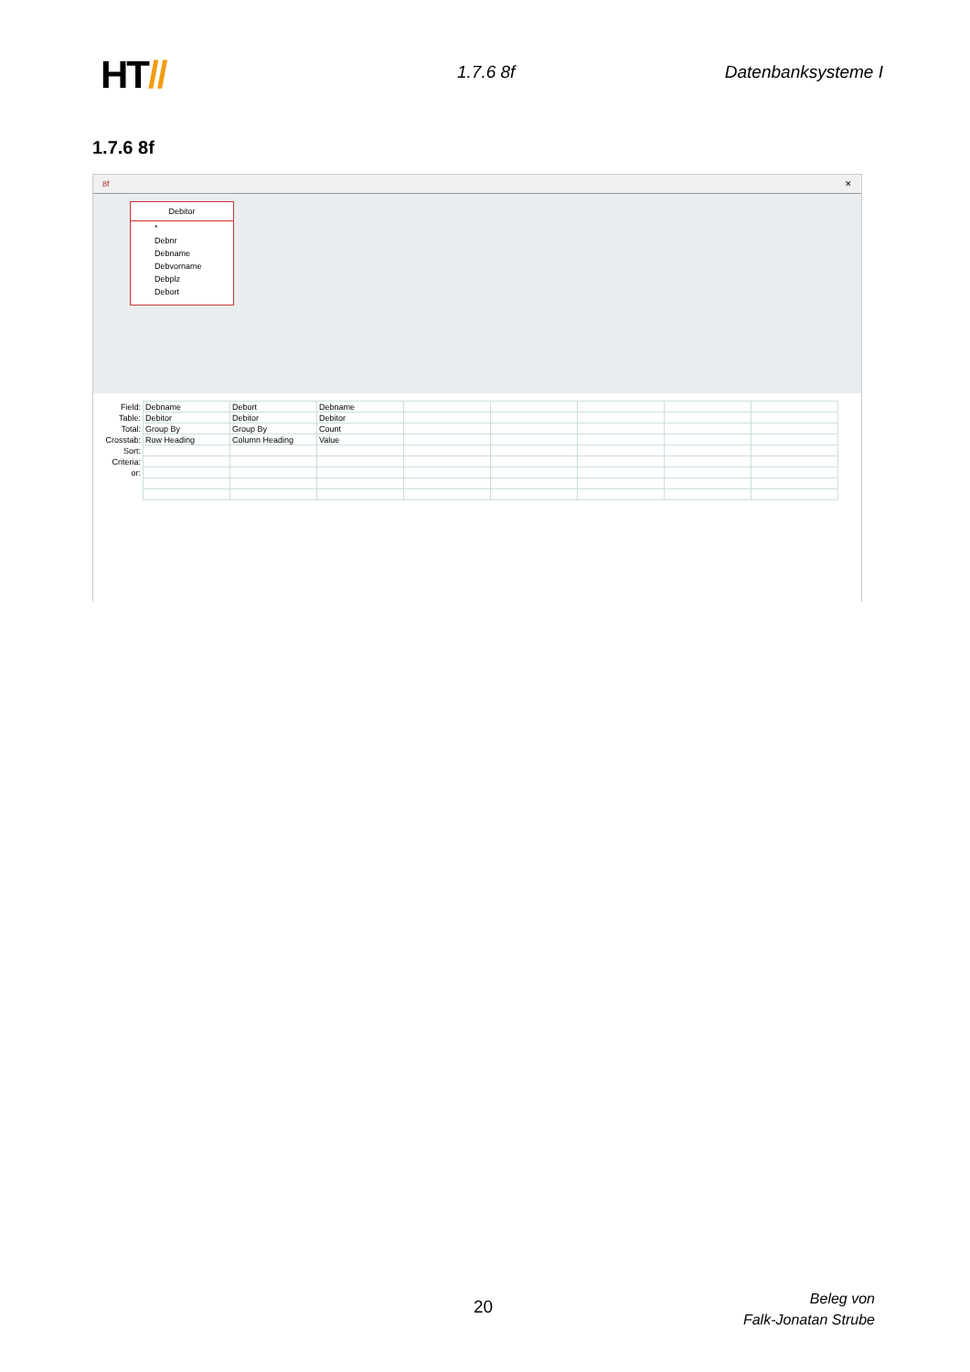HT// 1.7.6 8f Datenbanksysteme I
1.7.6 8f
8f ✕
Debitor
*
Debnr
Debname
Debvorname
Debplz
Debort
| Field: | Debname | Debort | Debname | | | | | |
| Table: | Debitor | Debitor | Debitor | | | | | |
| Total: | Group By | Group By | Count | | | | | |
| Crosstab: | Row Heading | Column Heading | Value | | | | | |
| Sort: | | | | | | | | |
| Criteria: | | | | | | | | |
| or: | | | | | | | | |
20
Beleg von
Falk-Jonatan Strube